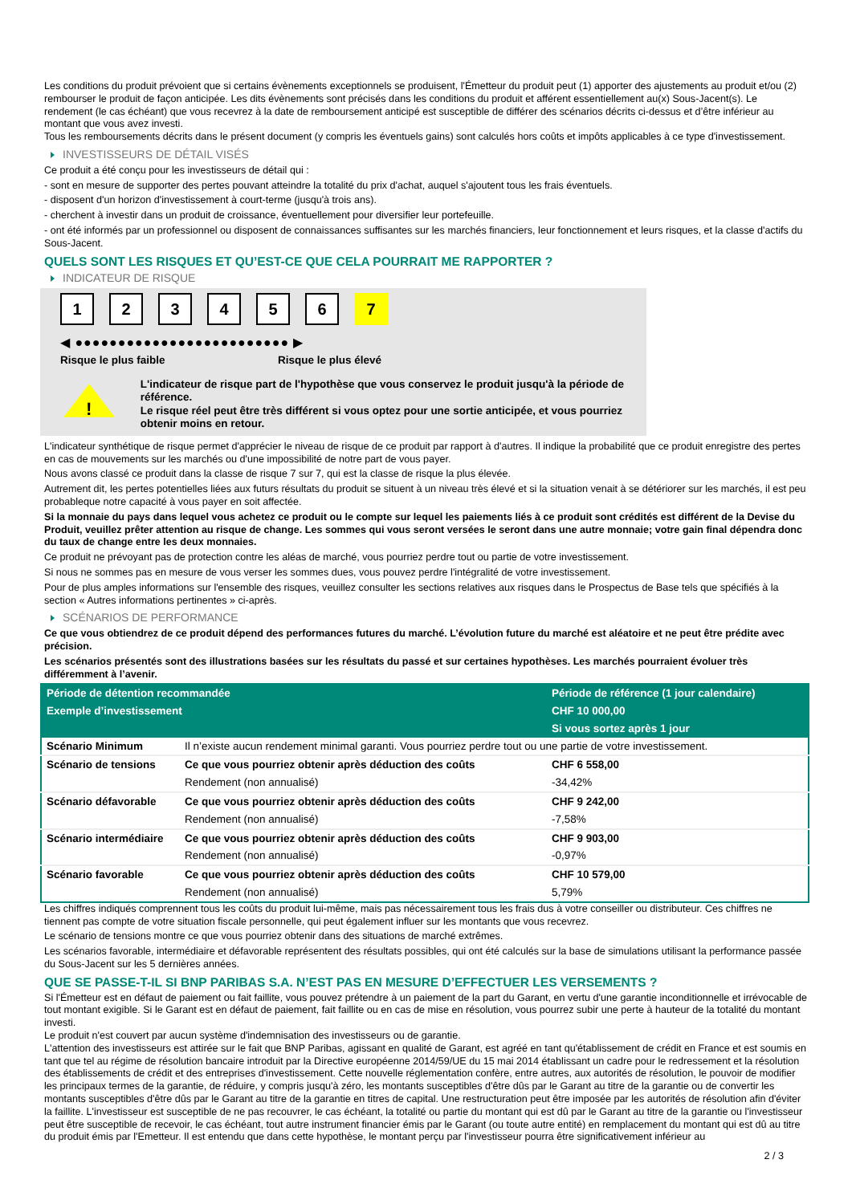Les conditions du produit prévoient que si certains évènements exceptionnels se produisent, l'Émetteur du produit peut (1) apporter des ajustements au produit et/ou (2) rembourser le produit de façon anticipée. Les dits évènements sont précisés dans les conditions du produit et afférent essentiellement au(x) Sous-Jacent(s). Le rendement (le cas échéant) que vous recevrez à la date de remboursement anticipé est susceptible de différer des scénarios décrits ci-dessus et d’être inférieur au montant que vous avez investi.
Tous les remboursements décrits dans le présent document (y compris les éventuels gains) sont calculés hors coûts et impôts applicables à ce type d'investissement.
INVESTISSEURS DE DÉTAIL VISÉS
Ce produit a été conçu pour les investisseurs de détail qui :
- sont en mesure de supporter des pertes pouvant atteindre la totalité du prix d'achat, auquel s'ajoutent tous les frais éventuels.
- disposent d'un horizon d'investissement à court-terme (jusqu'à trois ans).
- cherchent à investir dans un produit de croissance, éventuellement pour diversifier leur portefeuille.
- ont été informés par un professionnel ou disposent de connaissances suffisantes sur les marchés financiers, leur fonctionnement et leurs risques, et la classe d'actifs du Sous-Jacent.
QUELS SONT LES RISQUES ET QU’EST-CE QUE CELA POURRAIT ME RAPPORTER ?
INDICATEUR DE RISQUE
123456 7
◀ ●●●●●●●●●●●●●●●●●●●●●●●●● ▶
Risque le plus faible Risque le plus élevé
!
L'indicateur de risque part de l'hypothèse que vous conservez le produit jusqu'à la période de référence.
Le risque réel peut être très différent si vous optez pour une sortie anticipée, et vous pourriez obtenir moins en retour.
L'indicateur synthétique de risque permet d'apprécier le niveau de risque de ce produit par rapport à d'autres. Il indique la probabilité que ce produit enregistre des pertes en cas de mouvements sur les marchés ou d'une impossibilité de notre part de vous payer.
Nous avons classé ce produit dans la classe de risque 7 sur 7, qui est la classe de risque la plus élevée.
Autrement dit, les pertes potentielles liées aux futurs résultats du produit se situent à un niveau très élevé et si la situation venait à se détériorer sur les marchés, il est peu probableque notre capacité à vous payer en soit affectée.
Si la monnaie du pays dans lequel vous achetez ce produit ou le compte sur lequel les paiements liés à ce produit sont crédités est différent de la Devise du Produit, veuillez prêter attention au risque de change. Les sommes qui vous seront versées le seront dans une autre monnaie; votre gain final dépendra donc du taux de change entre les deux monnaies.
Ce produit ne prévoyant pas de protection contre les aléas de marché, vous pourriez perdre tout ou partie de votre investissement.
Si nous ne sommes pas en mesure de vous verser les sommes dues, vous pouvez perdre l'intégralité de votre investissement.
Pour de plus amples informations sur l'ensemble des risques, veuillez consulter les sections relatives aux risques dans le Prospectus de Base tels que spécifiés à la section « Autres informations pertinentes » ci-après.
SCÉNARIOS DE PERFORMANCE
Ce que vous obtiendrez de ce produit dépend des performances futures du marché. L’évolution future du marché est aléatoire et ne peut être prédite avec précision.
Les scénarios présentés sont des illustrations basées sur les résultats du passé et sur certaines hypothèses. Les marchés pourraient évoluer très différemment à l’avenir.
| Période de détention recommandée | | Période de référence (1 jour calendaire) |
| --- | --- | --- |
| Exemple d’investissement | | CHF 10 000,00 |
| | | Si vous sortez après 1 jour |
| Scénario Minimum | Il n’existe aucun rendement minimal garanti. Vous pourriez perdre tout ou une partie de votre investissement. | |
| Scénario de tensions | Ce que vous pourriez obtenir après déduction des coûts | CHF 6 558,00 |
| | Rendement (non annualisé) | -34,42% |
| Scénario défavorable | Ce que vous pourriez obtenir après déduction des coûts | CHF 9 242,00 |
| | Rendement (non annualisé) | -7,58% |
| Scénario intermédiaire | Ce que vous pourriez obtenir après déduction des coûts | CHF 9 903,00 |
| | Rendement (non annualisé) | -0,97% |
| Scénario favorable | Ce que vous pourriez obtenir après déduction des coûts | CHF 10 579,00 |
| | Rendement (non annualisé) | 5,79% |
Les chiffres indiqués comprennent tous les coûts du produit lui-même, mais pas nécessairement tous les frais dus à votre conseiller ou distributeur. Ces chiffres ne tiennent pas compte de votre situation fiscale personnelle, qui peut également influer sur les montants que vous recevrez.
Le scénario de tensions montre ce que vous pourriez obtenir dans des situations de marché extrêmes.
Les scénarios favorable, intermédiaire et défavorable représentent des résultats possibles, qui ont été calculés sur la base de simulations utilisant la performance passée du Sous-Jacent sur les 5 dernières années.
QUE SE PASSE-T-IL SI BNP PARIBAS S.A. N’EST PAS EN MESURE D’EFFECTUER LES VERSEMENTS ?
Si l'Émetteur est en défaut de paiement ou fait faillite, vous pouvez prétendre à un paiement de la part du Garant, en vertu d'une garantie inconditionnelle et irrévocable de tout montant exigible. Si le Garant est en défaut de paiement, fait faillite ou en cas de mise en résolution, vous pourrez subir une perte à hauteur de la totalité du montant investi.
Le produit n'est couvert par aucun système d'indemnisation des investisseurs ou de garantie.
L'attention des investisseurs est attirée sur le fait que BNP Paribas, agissant en qualité de Garant, est agréé en tant qu'établissement de crédit en France et est soumis en tant que tel au régime de résolution bancaire introduit par la Directive européenne 2014/59/UE du 15 mai 2014 établissant un cadre pour le redressement et la résolution des établissements de crédit et des entreprises d'investissement. Cette nouvelle réglementation confère, entre autres, aux autorités de résolution, le pouvoir de modifier les principaux termes de la garantie, de réduire, y compris jusqu'à zéro, les montants susceptibles d'être dûs par le Garant au titre de la garantie ou de convertir les montants susceptibles d'être dûs par le Garant au titre de la garantie en titres de capital. Une restructuration peut être imposée par les autorités de résolution afin d'éviter la faillite. L'investisseur est susceptible de ne pas recouvrer, le cas échéant, la totalité ou partie du montant qui est dû par le Garant au titre de la garantie ou l'investisseur peut être susceptible de recevoir, le cas échéant, tout autre instrument financier émis par le Garant (ou toute autre entité) en remplacement du montant qui est dû au titre du produit émis par l'Emetteur. Il est entendu que dans cette hypothèse, le montant perçu par l'investisseur pourra être significativement inférieur au
2 / 3